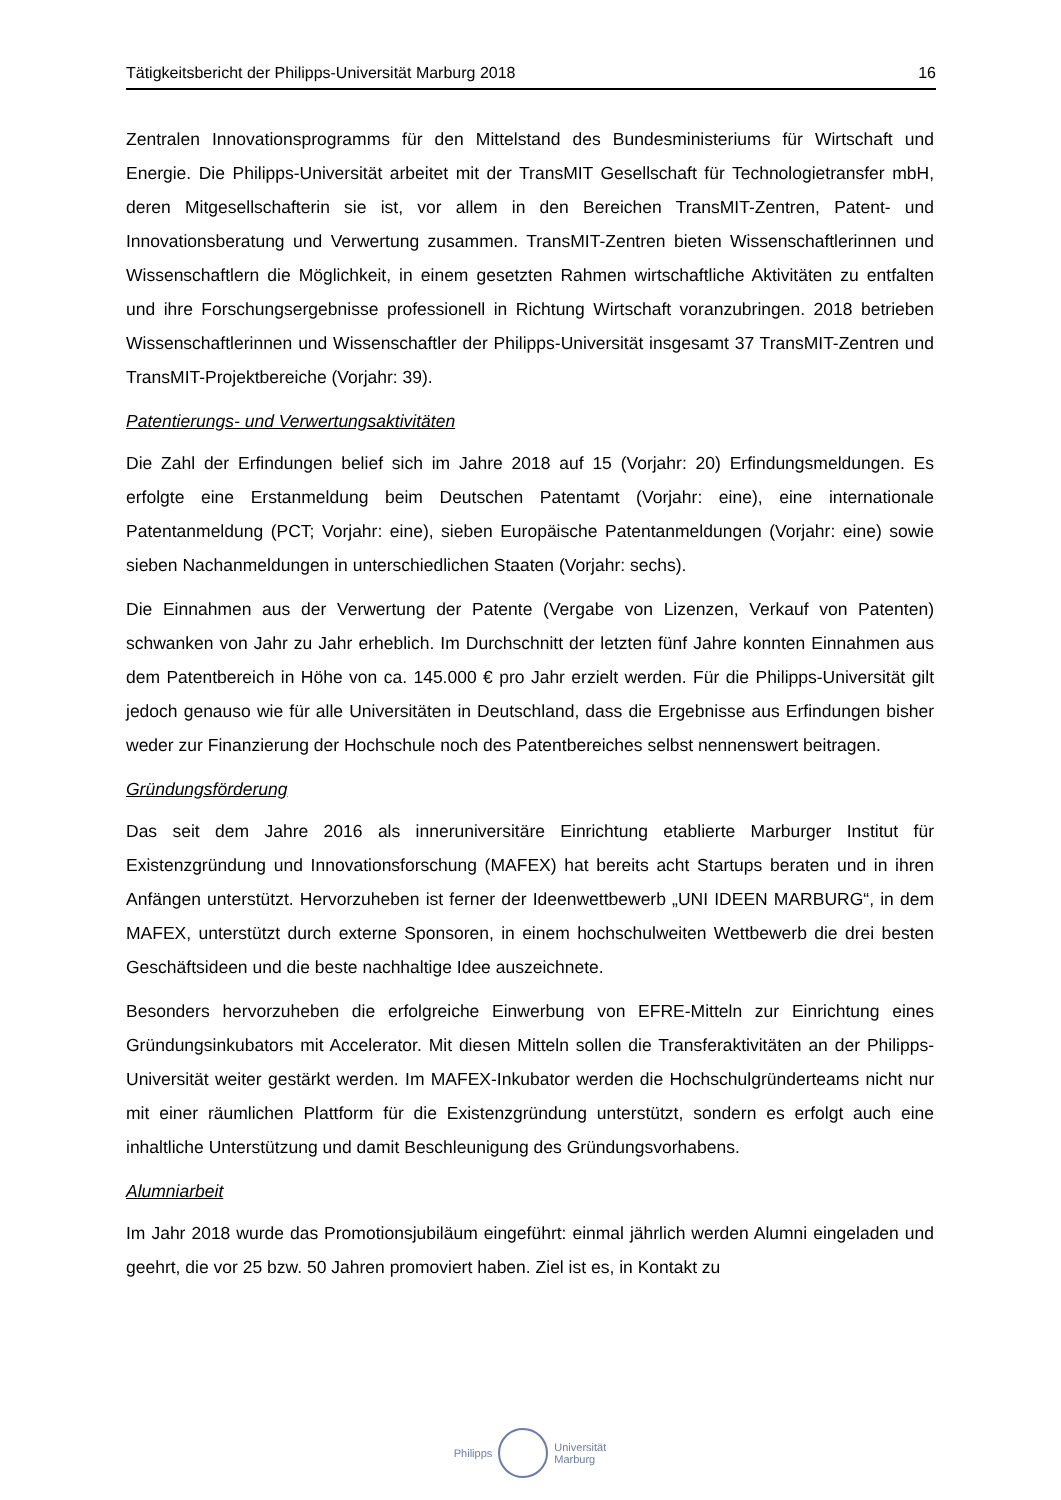Tätigkeitsbericht der Philipps-Universität Marburg 2018 16
Zentralen Innovationsprogramms für den Mittelstand des Bundesministeriums für Wirtschaft und Energie. Die Philipps-Universität arbeitet mit der TransMIT Gesellschaft für Technologietransfer mbH, deren Mitgesellschafterin sie ist, vor allem in den Bereichen TransMIT-Zentren, Patent- und Innovationsberatung und Verwertung zusammen. TransMIT-Zentren bieten Wissenschaftlerinnen und Wissenschaftlern die Möglichkeit, in einem gesetzten Rahmen wirtschaftliche Aktivitäten zu entfalten und ihre Forschungsergebnisse professionell in Richtung Wirtschaft voranzubringen. 2018 betrieben Wissenschaftlerinnen und Wissenschaftler der Philipps-Universität insgesamt 37 TransMIT-Zentren und TransMIT-Projektbereiche (Vorjahr: 39).
Patentierungs- und Verwertungsaktivitäten
Die Zahl der Erfindungen belief sich im Jahre 2018 auf 15 (Vorjahr: 20) Erfindungsmeldungen. Es erfolgte eine Erstanmeldung beim Deutschen Patentamt (Vorjahr: eine), eine internationale Patentanmeldung (PCT; Vorjahr: eine), sieben Europäische Patentanmeldungen (Vorjahr: eine) sowie sieben Nachanmeldungen in unterschiedlichen Staaten (Vorjahr: sechs).
Die Einnahmen aus der Verwertung der Patente (Vergabe von Lizenzen, Verkauf von Patenten) schwanken von Jahr zu Jahr erheblich. Im Durchschnitt der letzten fünf Jahre konnten Einnahmen aus dem Patentbereich in Höhe von ca. 145.000 € pro Jahr erzielt werden. Für die Philipps-Universität gilt jedoch genauso wie für alle Universitäten in Deutschland, dass die Ergebnisse aus Erfindungen bisher weder zur Finanzierung der Hochschule noch des Patentbereiches selbst nennenswert beitragen.
Gründungsförderung
Das seit dem Jahre 2016 als inneruniversitäre Einrichtung etablierte Marburger Institut für Existenzgründung und Innovationsforschung (MAFEX) hat bereits acht Startups beraten und in ihren Anfängen unterstützt. Hervorzuheben ist ferner der Ideenwettbewerb „UNI IDEEN MARBURG“, in dem MAFEX, unterstützt durch externe Sponsoren, in einem hochschulweiten Wettbewerb die drei besten Geschäftsideen und die beste nachhaltige Idee auszeichnete.
Besonders hervorzuheben die erfolgreiche Einwerbung von EFRE-Mitteln zur Einrichtung eines Gründungsinkubators mit Accelerator. Mit diesen Mitteln sollen die Transferaktivitäten an der Philipps-Universität weiter gestärkt werden. Im MAFEX-Inkubator werden die Hochschulgründerteams nicht nur mit einer räumlichen Plattform für die Existenzgründung unterstützt, sondern es erfolgt auch eine inhaltliche Unterstützung und damit Beschleunigung des Gründungsvorhabens.
Alumniarbeit
Im Jahr 2018 wurde das Promotionsjubiläum eingeführt: einmal jährlich werden Alumni eingeladen und geehrt, die vor 25 bzw. 50 Jahren promoviert haben. Ziel ist es, in Kontakt zu
Philipps
Universität
Marburg